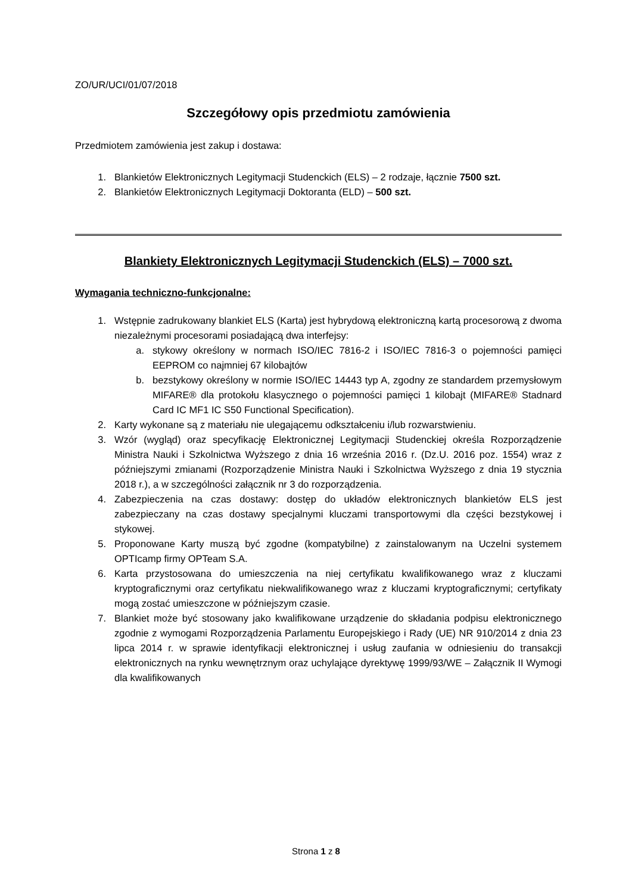ZO/UR/UCI/01/07/2018
Szczegółowy opis przedmiotu zamówienia
Przedmiotem zamówienia jest zakup i dostawa:
1. Blankietów Elektronicznych Legitymacji Studenckich (ELS) – 2 rodzaje, łącznie 7500 szt.
2. Blankietów Elektronicznych Legitymacji Doktoranta (ELD) – 500 szt.
Blankiety Elektronicznych Legitymacji Studenckich (ELS) – 7000 szt.
Wymagania techniczno-funkcjonalne:
1. Wstępnie zadrukowany blankiet ELS (Karta) jest hybrydową elektroniczną kartą procesorową z dwoma niezależnymi procesorami posiadającą dwa interfejsy:
a. stykowy określony w normach ISO/IEC 7816-2 i ISO/IEC 7816-3 o pojemności pamięci EEPROM co najmniej 67 kilobajtów
b. bezstykowy określony w normie ISO/IEC 14443 typ A, zgodny ze standardem przemysłowym MIFARE® dla protokołu klasycznego o pojemności pamięci 1 kilobajt (MIFARE® Stadnard Card IC MF1 IC S50 Functional Specification).
2. Karty wykonane są z materiału nie ulegającemu odkształceniu i/lub rozwarstwieniu.
3. Wzór (wygląd) oraz specyfikację Elektronicznej Legitymacji Studenckiej określa Rozporządzenie Ministra Nauki i Szkolnictwa Wyższego z dnia 16 września 2016 r. (Dz.U. 2016 poz. 1554) wraz z późniejszymi zmianami (Rozporządzenie Ministra Nauki i Szkolnictwa Wyższego z dnia 19 stycznia 2018 r.), a w szczególności załącznik nr 3 do rozporządzenia.
4. Zabezpieczenia na czas dostawy: dostęp do układów elektronicznych blankietów ELS jest zabezpieczany na czas dostawy specjalnymi kluczami transportowymi dla części bezstykowej i stykowej.
5. Proponowane Karty muszą być zgodne (kompatybilne) z zainstalowanym na Uczelni systemem OPTIcamp firmy OPTeam S.A.
6. Karta przystosowana do umieszczenia na niej certyfikatu kwalifikowanego wraz z kluczami kryptograficznymi oraz certyfikatu niekwalifikowanego wraz z kluczami kryptograficznymi; certyfikaty mogą zostać umieszczone w późniejszym czasie.
7. Blankiet może być stosowany jako kwalifikowane urządzenie do składania podpisu elektronicznego zgodnie z wymogami Rozporządzenia Parlamentu Europejskiego i Rady (UE) NR 910/2014 z dnia 23 lipca 2014 r. w sprawie identyfikacji elektronicznej i usług zaufania w odniesieniu do transakcji elektronicznych na rynku wewnętrznym oraz uchylające dyrektywę 1999/93/WE – Załącznik II Wymogi dla kwalifikowanych
Strona 1 z 8